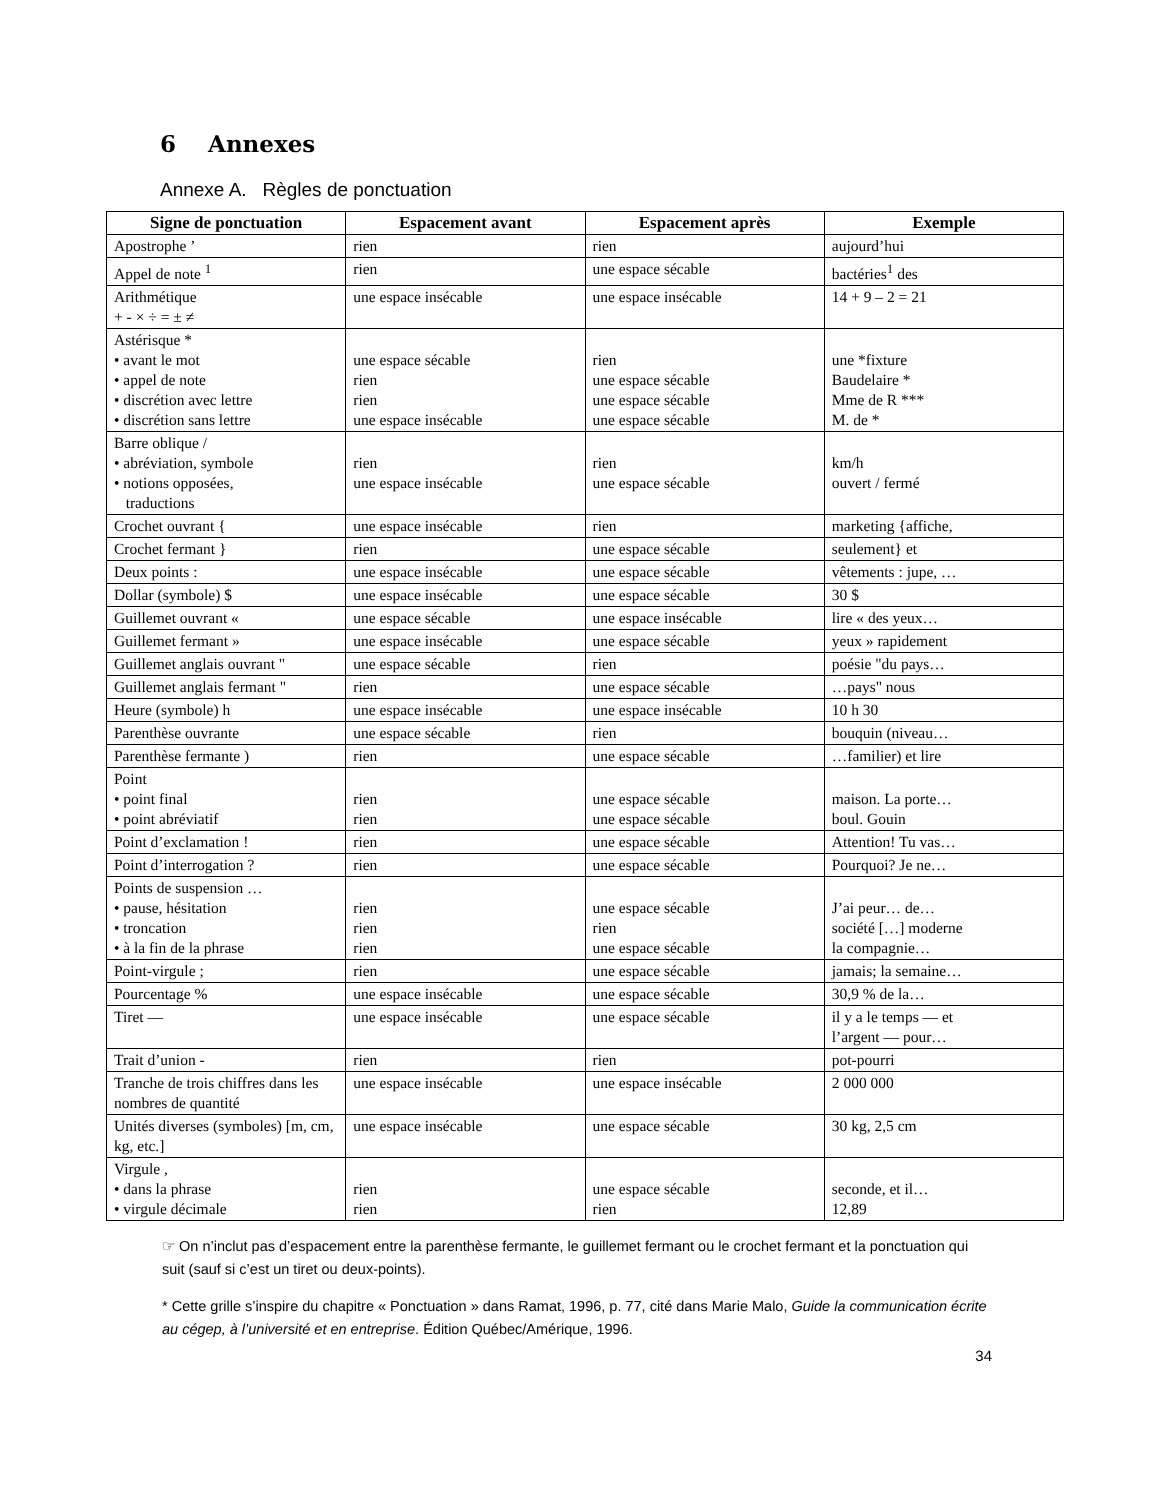6 Annexes
Annexe A. Règles de ponctuation
| Signe de ponctuation | Espacement avant | Espacement après | Exemple |
| --- | --- | --- | --- |
| Apostrophe ’ | rien | rien | aujourd’hui |
| Appel de note <sup>1</sup> | rien | une espace sécable | bactéries<sup>1</sup> des |
| Arithmétique + - × ÷ = ± ≠ | une espace insécable | une espace insécable | 14 + 9 – 2 = 21 |
| Astérisque * • avant le mot • appel de note • discrétion avec lettre • discrétion sans lettre | une espace sécable rien rien une espace insécable | rien une espace sécable une espace sécable une espace sécable | une *fixture Baudelaire * Mme de R *** M. de * |
| Barre oblique / • abréviation, symbole • notions opposées, traductions | rien une espace insécable | rien une espace sécable | km/h ouvert / fermé |
| Crochet ouvrant { | une espace insécable | rien | marketing {affiche, |
| Crochet fermant } | rien | une espace sécable | seulement} et |
| Deux points : | une espace insécable | une espace sécable | vêtements : jupe, … |
| Dollar (symbole) $ | une espace insécable | une espace sécable | 30 $ |
| Guillemet ouvrant « | une espace sécable | une espace insécable | lire « des yeux… |
| Guillemet fermant » | une espace insécable | une espace sécable | yeux » rapidement |
| Guillemet anglais ouvrant " | une espace sécable | rien | poésie "du pays… |
| Guillemet anglais fermant " | rien | une espace sécable | …pays" nous |
| Heure (symbole) h | une espace insécable | une espace insécable | 10 h 30 |
| Parenthèse ouvrante | une espace sécable | rien | bouquin (niveau… |
| Parenthèse fermante ) | rien | une espace sécable | …familier) et lire |
| Point • point final • point abréviatif | rien rien | une espace sécable une espace sécable | maison. La porte… boul. Gouin |
| Point d’exclamation ! | rien | une espace sécable | Attention! Tu vas… |
| Point d’interrogation ? | rien | une espace sécable | Pourquoi? Je ne… |
| Points de suspension … • pause, hésitation • troncation • à la fin de la phrase | rien rien rien | une espace sécable rien une espace sécable | J’ai peur… de… société […] moderne la compagnie… |
| Point-virgule ; | rien | une espace sécable | jamais; la semaine… |
| Pourcentage % | une espace insécable | une espace sécable | 30,9 % de la… |
| Tiret — | une espace insécable | une espace sécable | il y a le temps — et l’argent — pour… |
| Trait d’union - | rien | rien | pot-pourri |
| Tranche de trois chiffres dans les nombres de quantité | une espace insécable | une espace insécable | 2 000 000 |
| Unités diverses (symboles) [m, cm, kg, etc.] | une espace insécable | une espace sécable | 30 kg, 2,5 cm |
| Virgule , • dans la phrase • virgule décimale | rien rien | une espace sécable rien | seconde, et il… 12,89 |
☞ On n’inclut pas d’espacement entre la parenthèse fermante, le guillemet fermant ou le crochet fermant et la ponctuation qui suit (sauf si c’est un tiret ou deux-points).
* Cette grille s’inspire du chapitre « Ponctuation » dans Ramat, 1996, p. 77, cité dans Marie Malo, Guide la communication écrite au cégep, à l’université et en entreprise. Édition Québec/Amérique, 1996.
34